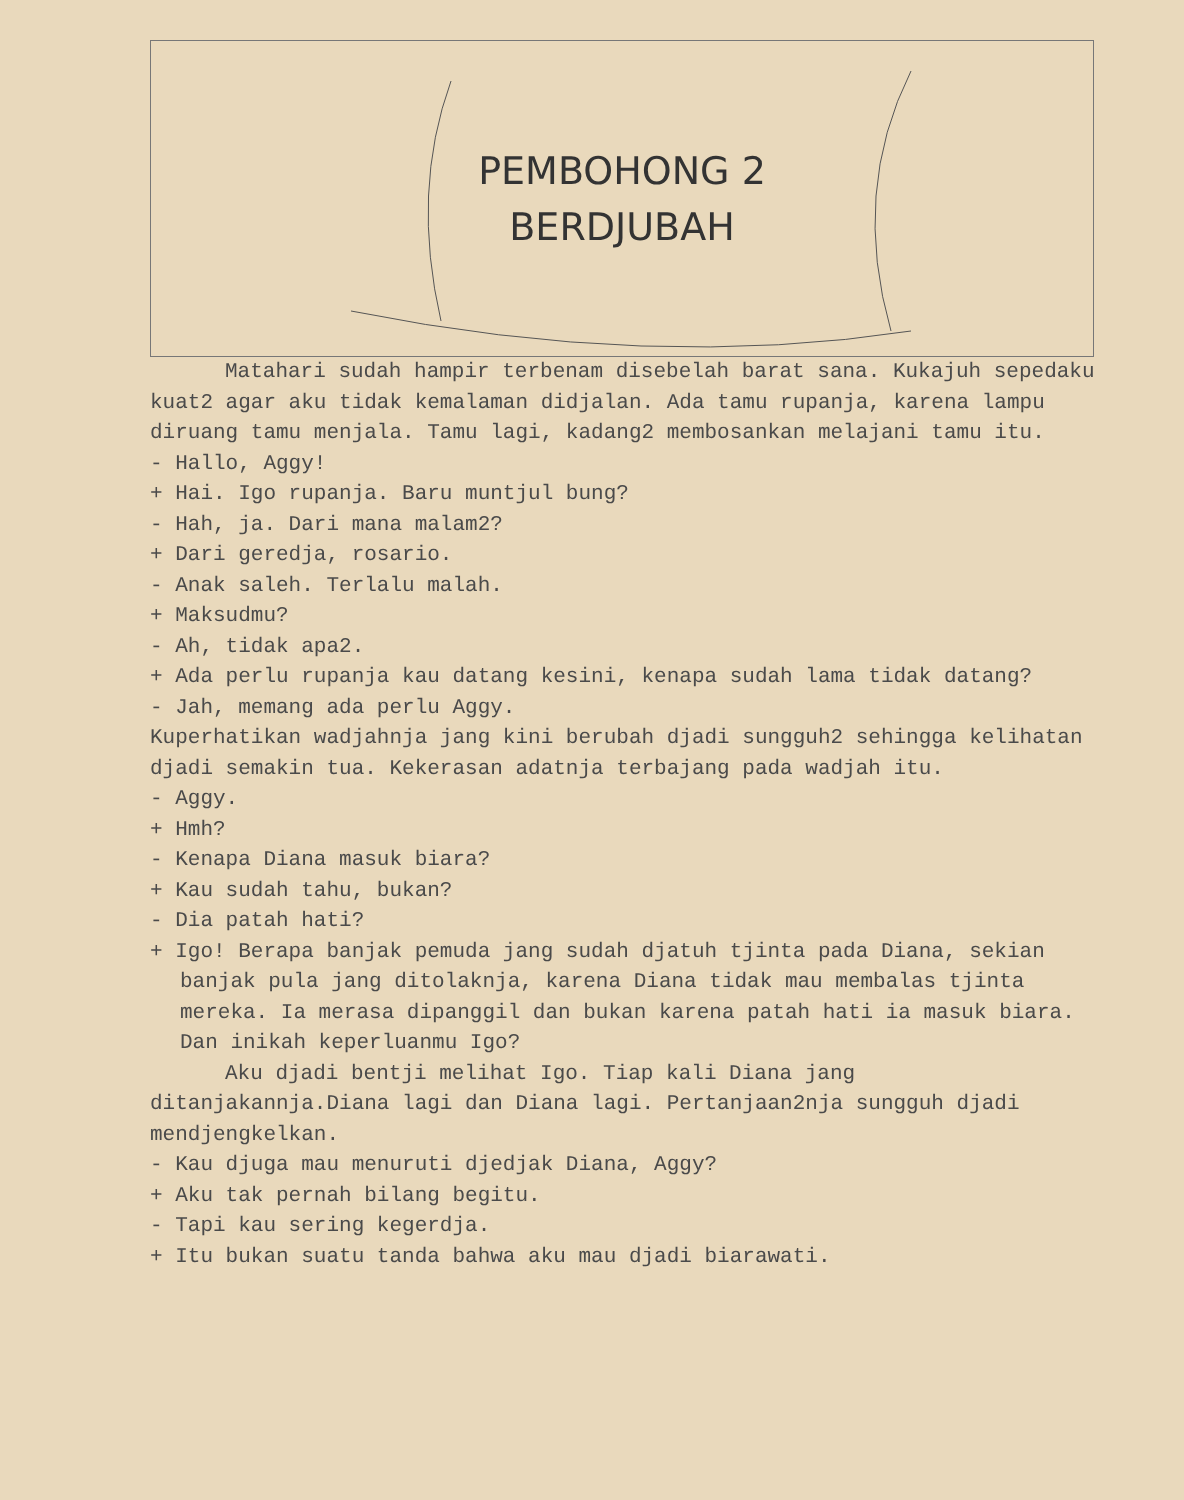PEMBOHONG 2
BERDJUBAH
Matahari sudah hampir terbenam disebelah barat sana. Kukajuh sepedaku kuat2 agar aku tidak kemalaman didjalan. Ada tamu rupanja, karena lampu diruang tamu menjala. Tamu lagi, kadang2 membosankan melajani tamu itu.
- Hallo, Aggy!
+ Hai. Igo rupanja. Baru muntjul bung?
- Hah, ja. Dari mana malam2?
+ Dari geredja, rosario.
- Anak saleh. Terlalu malah.
+ Maksudmu?
- Ah, tidak apa2.
+ Ada perlu rupanja kau datang kesini, kenapa sudah lama tidak datang?
- Jah, memang ada perlu Aggy.
Kuperhatikan wadjahnja jang kini berubah djadi sungguh2 sehingga kelihatan djadi semakin tua. Kekerasan adatnja terbajang pada wadjah itu.
- Aggy.
+ Hmh?
- Kenapa Diana masuk biara?
+ Kau sudah tahu, bukan?
- Dia patah hati?
+ Igo! Berapa banjak pemuda jang sudah djatuh tjinta pada Diana, sekian banjak pula jang ditolaknja, karena Diana tidak mau membalas tjinta mereka. Ia merasa dipanggil dan bukan karena patah hati ia masuk biara.
Dan inikah keperluanmu Igo?
Aku djadi bentji melihat Igo. Tiap kali Diana jang ditanjakannja.Diana lagi dan Diana lagi. Pertanjaan2nja sungguh djadi mendjengkelkan.
- Kau djuga mau menuruti djedjak Diana, Aggy?
+ Aku tak pernah bilang begitu.
- Tapi kau sering kegerdja.
+ Itu bukan suatu tanda bahwa aku mau djadi biarawati.